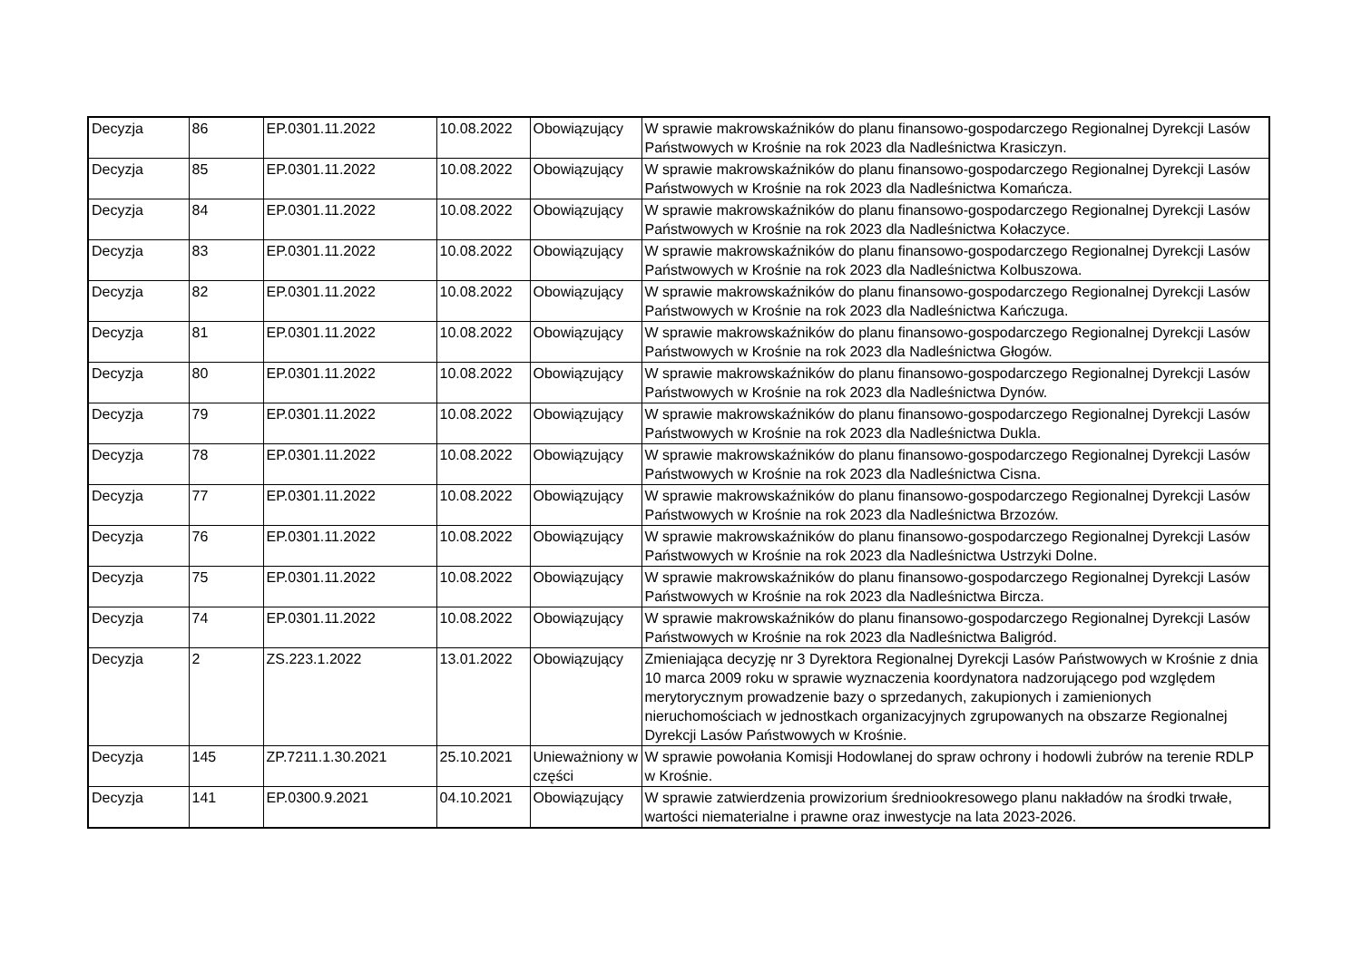| Decyzja | 86 | EP.0301.11.2022 | 10.08.2022 | Obowiązujący | W sprawie makrowskaźników do planu finansowo-gospodarczego Regionalnej Dyrekcji Lasów Państwowych w Krośnie na rok 2023 dla Nadleśnictwa Krasiczyn. |
| Decyzja | 85 | EP.0301.11.2022 | 10.08.2022 | Obowiązujący | W sprawie makrowskaźników do planu finansowo-gospodarczego Regionalnej Dyrekcji Lasów Państwowych w Krośnie na rok 2023 dla Nadleśnictwa Komańcza. |
| Decyzja | 84 | EP.0301.11.2022 | 10.08.2022 | Obowiązujący | W sprawie makrowskaźników do planu finansowo-gospodarczego Regionalnej Dyrekcji Lasów Państwowych w Krośnie na rok 2023 dla Nadleśnictwa Kołaczyce. |
| Decyzja | 83 | EP.0301.11.2022 | 10.08.2022 | Obowiązujący | W sprawie makrowskaźników do planu finansowo-gospodarczego Regionalnej Dyrekcji Lasów Państwowych w Krośnie na rok 2023 dla Nadleśnictwa Kolbuszowa. |
| Decyzja | 82 | EP.0301.11.2022 | 10.08.2022 | Obowiązujący | W sprawie makrowskaźników do planu finansowo-gospodarczego Regionalnej Dyrekcji Lasów Państwowych w Krośnie na rok 2023 dla Nadleśnictwa Kańczuga. |
| Decyzja | 81 | EP.0301.11.2022 | 10.08.2022 | Obowiązujący | W sprawie makrowskaźników do planu finansowo-gospodarczego Regionalnej Dyrekcji Lasów Państwowych w Krośnie na rok 2023 dla Nadleśnictwa Głogów. |
| Decyzja | 80 | EP.0301.11.2022 | 10.08.2022 | Obowiązujący | W sprawie makrowskaźników do planu finansowo-gospodarczego Regionalnej Dyrekcji Lasów Państwowych w Krośnie na rok 2023 dla Nadleśnictwa Dynów. |
| Decyzja | 79 | EP.0301.11.2022 | 10.08.2022 | Obowiązujący | W sprawie makrowskaźników do planu finansowo-gospodarczego Regionalnej Dyrekcji Lasów Państwowych w Krośnie na rok 2023 dla Nadleśnictwa Dukla. |
| Decyzja | 78 | EP.0301.11.2022 | 10.08.2022 | Obowiązujący | W sprawie makrowskaźników do planu finansowo-gospodarczego Regionalnej Dyrekcji Lasów Państwowych w Krośnie na rok 2023 dla Nadleśnictwa Cisna. |
| Decyzja | 77 | EP.0301.11.2022 | 10.08.2022 | Obowiązujący | W sprawie makrowskaźników do planu finansowo-gospodarczego Regionalnej Dyrekcji Lasów Państwowych w Krośnie na rok 2023 dla Nadleśnictwa Brzozów. |
| Decyzja | 76 | EP.0301.11.2022 | 10.08.2022 | Obowiązujący | W sprawie makrowskaźników do planu finansowo-gospodarczego Regionalnej Dyrekcji Lasów Państwowych w Krośnie na rok 2023 dla Nadleśnictwa Ustrzyki Dolne. |
| Decyzja | 75 | EP.0301.11.2022 | 10.08.2022 | Obowiązujący | W sprawie makrowskaźników do planu finansowo-gospodarczego Regionalnej Dyrekcji Lasów Państwowych w Krośnie na rok 2023 dla Nadleśnictwa Bircza. |
| Decyzja | 74 | EP.0301.11.2022 | 10.08.2022 | Obowiązujący | W sprawie makrowskaźników do planu finansowo-gospodarczego Regionalnej Dyrekcji Lasów Państwowych w Krośnie na rok 2023 dla Nadleśnictwa Baligród. |
| Decyzja | 2 | ZS.223.1.2022 | 13.01.2022 | Obowiązujący | Zmieniająca decyzję nr 3 Dyrektora Regionalnej Dyrekcji Lasów Państwowych w Krośnie z dnia 10 marca 2009 roku w sprawie wyznaczenia koordynatora nadzorującego pod względem merytorycznym prowadzenie bazy o sprzedanych, zakupionych i zamienionych nieruchomościach w jednostkach organizacyjnych zgrupowanych na obszarze Regionalnej Dyrekcji Lasów Państwowych w Krośnie. |
| Decyzja | 145 | ZP.7211.1.30.2021 | 25.10.2021 | Unieważniony w części | W sprawie powołania Komisji Hodowlanej do spraw ochrony i hodowli żubrów na terenie RDLP w Krośnie. |
| Decyzja | 141 | EP.0300.9.2021 | 04.10.2021 | Obowiązujący | W sprawie zatwierdzenia prowizorium średniookresowego planu nakładów na środki trwałe, wartości niematerialne i prawne oraz inwestycje na lata 2023-2026. |